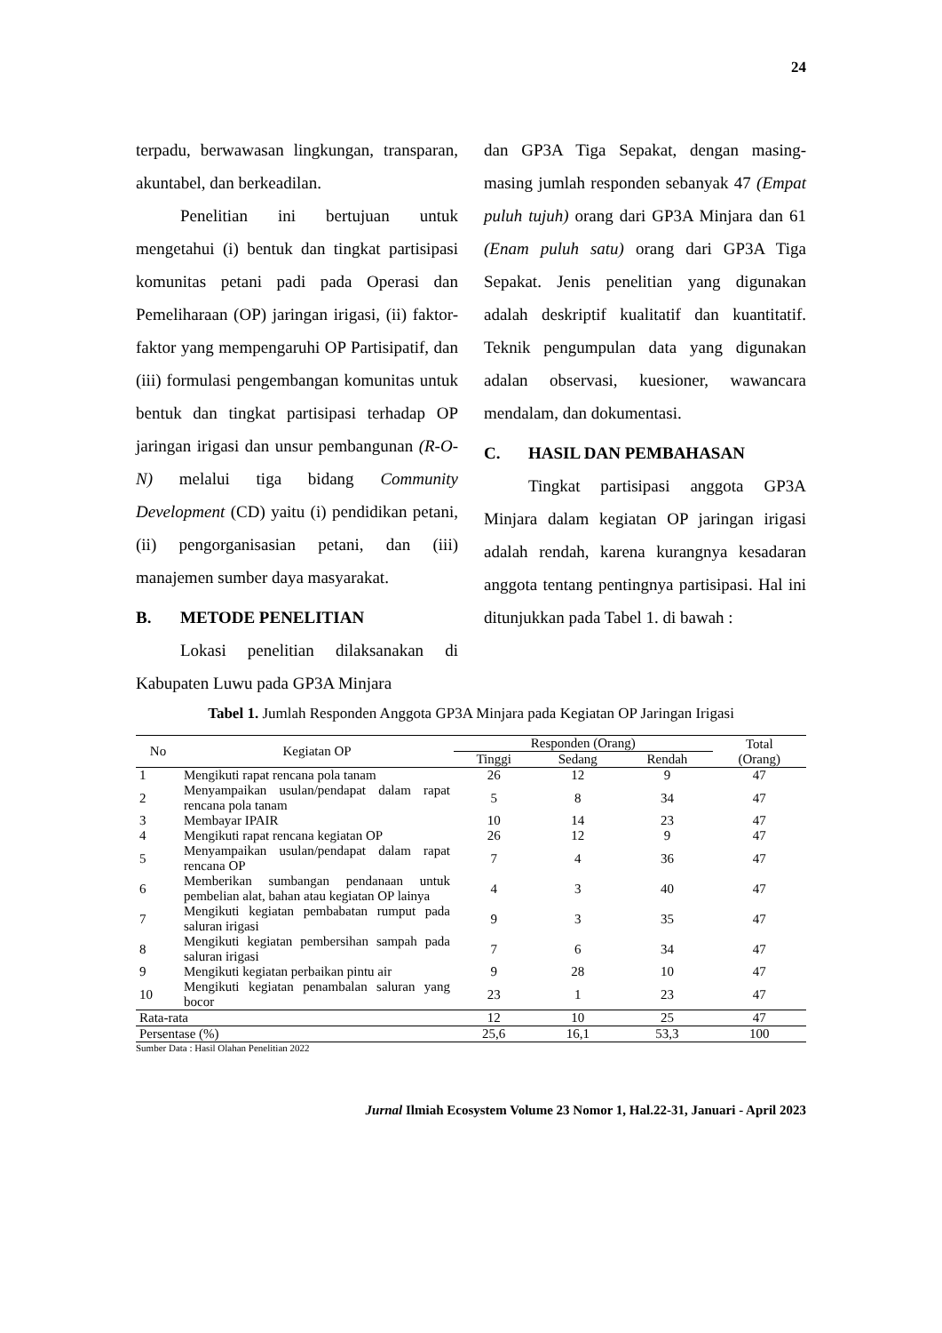24
terpadu, berwawasan lingkungan, transparan, akuntabel, dan berkeadilan.
Penelitian ini bertujuan untuk mengetahui (i) bentuk dan tingkat partisipasi komunitas petani padi pada Operasi dan Pemeliharaan (OP) jaringan irigasi, (ii) faktor-faktor yang mempengaruhi OP Partisipatif, dan (iii) formulasi pengembangan komunitas untuk bentuk dan tingkat partisipasi terhadap OP jaringan irigasi dan unsur pembangunan (R-O-N) melalui tiga bidang Community Development (CD) yaitu (i) pendidikan petani, (ii) pengorganisasian petani, dan (iii) manajemen sumber daya masyarakat.
B. METODE PENELITIAN
Lokasi penelitian dilaksanakan di Kabupaten Luwu pada GP3A Minjara
dan GP3A Tiga Sepakat, dengan masing-masing jumlah responden sebanyak 47 (Empat puluh tujuh) orang dari GP3A Minjara dan 61 (Enam puluh satu) orang dari GP3A Tiga Sepakat. Jenis penelitian yang digunakan adalah deskriptif kualitatif dan kuantitatif. Teknik pengumpulan data yang digunakan adalan observasi, kuesioner, wawancara mendalam, dan dokumentasi.
C. HASIL DAN PEMBAHASAN
Tingkat partisipasi anggota GP3A Minjara dalam kegiatan OP jaringan irigasi adalah rendah, karena kurangnya kesadaran anggota tentang pentingnya partisipasi. Hal ini ditunjukkan pada Tabel 1. di bawah :
Tabel 1. Jumlah Responden Anggota GP3A Minjara pada Kegiatan OP Jaringan Irigasi
| No | Kegiatan OP | Responden (Orang) | | | Total (Orang) |
| --- | --- | --- | --- | --- | --- |
| | | Tinggi | Sedang | Rendah | |
| 1 | Mengikuti rapat rencana pola tanam | 26 | 12 | 9 | 47 |
| 2 | Menyampaikan usulan/pendapat dalam rapat rencana pola tanam | 5 | 8 | 34 | 47 |
| 3 | Membayar IPAIR | 10 | 14 | 23 | 47 |
| 4 | Mengikuti rapat rencana kegiatan OP | 26 | 12 | 9 | 47 |
| 5 | Menyampaikan usulan/pendapat dalam rapat rencana OP | 7 | 4 | 36 | 47 |
| 6 | Memberikan sumbangan pendanaan untuk pembelian alat, bahan atau kegiatan OP lainya | 4 | 3 | 40 | 47 |
| 7 | Mengikuti kegiatan pembabatan rumput pada saluran irigasi | 9 | 3 | 35 | 47 |
| 8 | Mengikuti kegiatan pembersihan sampah pada saluran irigasi | 7 | 6 | 34 | 47 |
| 9 | Mengikuti kegiatan perbaikan pintu air | 9 | 28 | 10 | 47 |
| 10 | Mengikuti kegiatan penambalan saluran yang bocor | 23 | 1 | 23 | 47 |
| Rata-rata | | 12 | 10 | 25 | 47 |
| Persentase (%) | | 25,6 | 16,1 | 53,3 | 100 |
Sumber Data : Hasil Olahan Penelitian 2022
Jurnal Ilmiah Ecosystem Volume 23 Nomor 1, Hal.22-31, Januari - April 2023